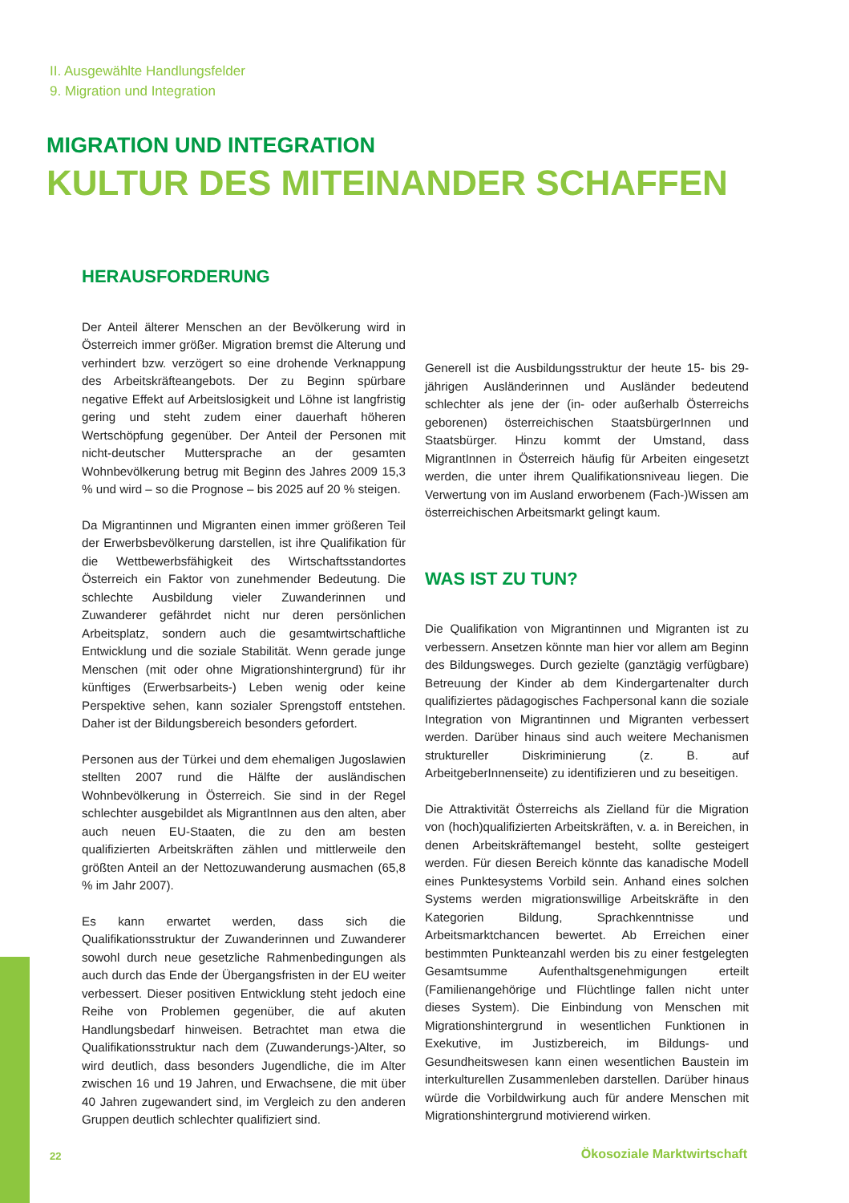II. Ausgewählte Handlungsfelder
9. Migration und Integration
MIGRATION UND INTEGRATION
KULTUR DES MITEINANDER SCHAFFEN
HERAUSFORDERUNG
Der Anteil älterer Menschen an der Bevölkerung wird in Österreich immer größer. Migration bremst die Alterung und verhindert bzw. verzögert so eine drohende Verknappung des Arbeitskräfteangebots. Der zu Beginn spürbare negative Effekt auf Arbeitslosigkeit und Löhne ist langfristig gering und steht zudem einer dauerhaft höheren Wertschöpfung gegenüber. Der Anteil der Personen mit nicht-deutscher Muttersprache an der gesamten Wohnbevölkerung betrug mit Beginn des Jahres 2009 15,3 % und wird – so die Prognose – bis 2025 auf 20 % steigen.
Da Migrantinnen und Migranten einen immer größeren Teil der Erwerbsbevölkerung darstellen, ist ihre Qualifikation für die Wettbewerbsfähigkeit des Wirtschaftsstandortes Österreich ein Faktor von zunehmender Bedeutung. Die schlechte Ausbildung vieler Zuwanderinnen und Zuwanderer gefährdet nicht nur deren persönlichen Arbeitsplatz, sondern auch die gesamtwirtschaftliche Entwicklung und die soziale Stabilität. Wenn gerade junge Menschen (mit oder ohne Migrationshintergrund) für ihr künftiges (Erwerbsarbeits-) Leben wenig oder keine Perspektive sehen, kann sozialer Sprengstoff entstehen. Daher ist der Bildungsbereich besonders gefordert.
Personen aus der Türkei und dem ehemaligen Jugoslawien stellten 2007 rund die Hälfte der ausländischen Wohnbevölkerung in Österreich. Sie sind in der Regel schlechter ausgebildet als MigrantInnen aus den alten, aber auch neuen EU-Staaten, die zu den am besten qualifizierten Arbeitskräften zählen und mittlerweile den größten Anteil an der Nettozuwanderung ausmachen (65,8 % im Jahr 2007).
Es kann erwartet werden, dass sich die Qualifikationsstruktur der Zuwanderinnen und Zuwanderer sowohl durch neue gesetzliche Rahmenbedingungen als auch durch das Ende der Übergangsfristen in der EU weiter verbessert. Dieser positiven Entwicklung steht jedoch eine Reihe von Problemen gegenüber, die auf akuten Handlungsbedarf hinweisen. Betrachtet man etwa die Qualifikationsstruktur nach dem (Zuwanderungs-)Alter, so wird deutlich, dass besonders Jugendliche, die im Alter zwischen 16 und 19 Jahren, und Erwachsene, die mit über 40 Jahren zugewandert sind, im Vergleich zu den anderen Gruppen deutlich schlechter qualifiziert sind.
Generell ist die Ausbildungsstruktur der heute 15- bis 29-jährigen Ausländerinnen und Ausländer bedeutend schlechter als jene der (in- oder außerhalb Österreichs geborenen) österreichischen StaatsbürgerInnen und Staatsbürger. Hinzu kommt der Umstand, dass MigrantInnen in Österreich häufig für Arbeiten eingesetzt werden, die unter ihrem Qualifikationsniveau liegen. Die Verwertung von im Ausland erworbenem (Fach-)Wissen am österreichischen Arbeitsmarkt gelingt kaum.
WAS IST ZU TUN?
Die Qualifikation von Migrantinnen und Migranten ist zu verbessern. Ansetzen könnte man hier vor allem am Beginn des Bildungsweges. Durch gezielte (ganztägig verfügbare) Betreuung der Kinder ab dem Kindergartenalter durch qualifiziertes pädagogisches Fachpersonal kann die soziale Integration von Migrantinnen und Migranten verbessert werden. Darüber hinaus sind auch weitere Mechanismen struktureller Diskriminierung (z. B. auf ArbeitgeberInnenseite) zu identifizieren und zu beseitigen.
Die Attraktivität Österreichs als Zielland für die Migration von (hoch)qualifizierten Arbeitskräften, v. a. in Bereichen, in denen Arbeitskräftemangel besteht, sollte gesteigert werden. Für diesen Bereich könnte das kanadische Modell eines Punktesystems Vorbild sein. Anhand eines solchen Systems werden migrationswillige Arbeitskräfte in den Kategorien Bildung, Sprachkenntnisse und Arbeitsmarktchancen bewertet. Ab Erreichen einer bestimmten Punkteanzahl werden bis zu einer festgelegten Gesamtsumme Aufenthaltsgenehmigungen erteilt (Familienangehörige und Flüchtlinge fallen nicht unter dieses System). Die Einbindung von Menschen mit Migrationshintergrund in wesentlichen Funktionen in Exekutive, im Justizbereich, im Bildungs- und Gesundheitswesen kann einen wesentlichen Baustein im interkulturellen Zusammenleben darstellen. Darüber hinaus würde die Vorbildwirkung auch für andere Menschen mit Migrationshintergrund motivierend wirken.
22 Ökosoziale Marktwirtschaft